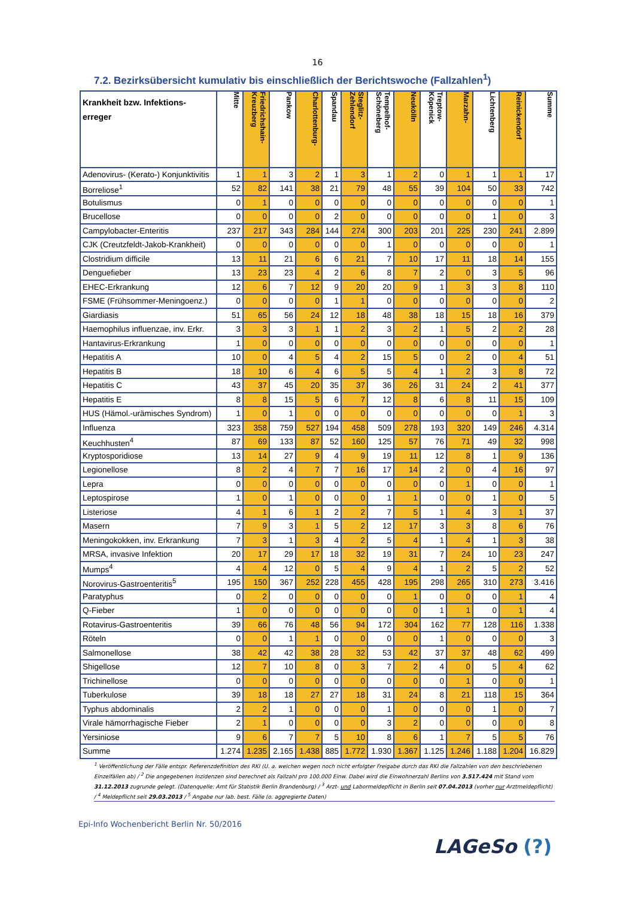16
7.2. Bezirksübersicht kumulativ bis einschließlich der Berichtswoche (Fallzahlen<sup>1</sup>)
| Krankheit bzw. Infektions- erreger | Mitte | Friedrichshain- Kreuzberg | Pankow | Charlottenburg- | Spandau | Steglitz- Zehlendorf | Tempelhof- Schöneberg | Neukölln | Treptow- Köpenick | Marzahn- | Lichtenberg | Reinickendorf | Summe |
| --- | --- | --- | --- | --- | --- | --- | --- | --- | --- | --- | --- | --- | --- |
| Adenovirus- (Kerato-) Konjunktivitis | 1 | 1 | 3 | 2 | 1 | 3 | 1 | 2 | 0 | 1 | 1 | 1 | 17 |
| Borreliose<sup>1</sup> | 52 | 82 | 141 | 38 | 21 | 79 | 48 | 55 | 39 | 104 | 50 | 33 | 742 |
| Botulismus | 0 | 1 | 0 | 0 | 0 | 0 | 0 | 0 | 0 | 0 | 0 | 0 | 1 |
| Brucellose | 0 | 0 | 0 | 0 | 2 | 0 | 0 | 0 | 0 | 0 | 1 | 0 | 3 |
| Campylobacter-Enteritis | 237 | 217 | 343 | 284 | 144 | 274 | 300 | 203 | 201 | 225 | 230 | 241 | 2.899 |
| CJK (Creutzfeldt-Jakob-Krankheit) | 0 | 0 | 0 | 0 | 0 | 0 | 1 | 0 | 0 | 0 | 0 | 0 | 1 |
| Clostridium difficile | 13 | 11 | 21 | 6 | 6 | 21 | 7 | 10 | 17 | 11 | 18 | 14 | 155 |
| Denguefieber | 13 | 23 | 23 | 4 | 2 | 6 | 8 | 7 | 2 | 0 | 3 | 5 | 96 |
| EHEC-Erkrankung | 12 | 6 | 7 | 12 | 9 | 20 | 20 | 9 | 1 | 3 | 3 | 8 | 110 |
| FSME (Frühsommer-Meningoenz.) | 0 | 0 | 0 | 0 | 1 | 1 | 0 | 0 | 0 | 0 | 0 | 0 | 2 |
| Giardiasis | 51 | 65 | 56 | 24 | 12 | 18 | 48 | 38 | 18 | 15 | 18 | 16 | 379 |
| Haemophilus influenzae, inv. Erkr. | 3 | 3 | 3 | 1 | 1 | 2 | 3 | 2 | 1 | 5 | 2 | 2 | 28 |
| Hantavirus-Erkrankung | 1 | 0 | 0 | 0 | 0 | 0 | 0 | 0 | 0 | 0 | 0 | 0 | 1 |
| Hepatitis A | 10 | 0 | 4 | 5 | 4 | 2 | 15 | 5 | 0 | 2 | 0 | 4 | 51 |
| Hepatitis B | 18 | 10 | 6 | 4 | 6 | 5 | 5 | 4 | 1 | 2 | 3 | 8 | 72 |
| Hepatitis C | 43 | 37 | 45 | 20 | 35 | 37 | 36 | 26 | 31 | 24 | 2 | 41 | 377 |
| Hepatitis E | 8 | 8 | 15 | 5 | 6 | 7 | 12 | 8 | 6 | 8 | 11 | 15 | 109 |
| HUS (Hämol.-urämisches Syndrom) | 1 | 0 | 1 | 0 | 0 | 0 | 0 | 0 | 0 | 0 | 0 | 1 | 3 |
| Influenza | 323 | 358 | 759 | 527 | 194 | 458 | 509 | 278 | 193 | 320 | 149 | 246 | 4.314 |
| Keuchhusten<sup>4</sup> | 87 | 69 | 133 | 87 | 52 | 160 | 125 | 57 | 76 | 71 | 49 | 32 | 998 |
| Kryptosporidiose | 13 | 14 | 27 | 9 | 4 | 9 | 19 | 11 | 12 | 8 | 1 | 9 | 136 |
| Legionellose | 8 | 2 | 4 | 7 | 7 | 16 | 17 | 14 | 2 | 0 | 4 | 16 | 97 |
| Lepra | 0 | 0 | 0 | 0 | 0 | 0 | 0 | 0 | 0 | 1 | 0 | 0 | 1 |
| Leptospirose | 1 | 0 | 1 | 0 | 0 | 0 | 1 | 1 | 0 | 0 | 1 | 0 | 5 |
| Listeriose | 4 | 1 | 6 | 1 | 2 | 2 | 7 | 5 | 1 | 4 | 3 | 1 | 37 |
| Masern | 7 | 9 | 3 | 1 | 5 | 2 | 12 | 17 | 3 | 3 | 8 | 6 | 76 |
| Meningokokken, inv. Erkrankung | 7 | 3 | 1 | 3 | 4 | 2 | 5 | 4 | 1 | 4 | 1 | 3 | 38 |
| MRSA, invasive Infektion | 20 | 17 | 29 | 17 | 18 | 32 | 19 | 31 | 7 | 24 | 10 | 23 | 247 |
| Mumps<sup>4</sup> | 4 | 4 | 12 | 0 | 5 | 4 | 9 | 4 | 1 | 2 | 5 | 2 | 52 |
| Norovirus-Gastroenteritis<sup>5</sup> | 195 | 150 | 367 | 252 | 228 | 455 | 428 | 195 | 298 | 265 | 310 | 273 | 3.416 |
| Paratyphus | 0 | 2 | 0 | 0 | 0 | 0 | 0 | 1 | 0 | 0 | 0 | 1 | 4 |
| Q-Fieber | 1 | 0 | 0 | 0 | 0 | 0 | 0 | 0 | 1 | 1 | 0 | 1 | 4 |
| Rotavirus-Gastroenteritis | 39 | 66 | 76 | 48 | 56 | 94 | 172 | 304 | 162 | 77 | 128 | 116 | 1.338 |
| Röteln | 0 | 0 | 1 | 1 | 0 | 0 | 0 | 0 | 1 | 0 | 0 | 0 | 3 |
| Salmonellose | 38 | 42 | 42 | 38 | 28 | 32 | 53 | 42 | 37 | 37 | 48 | 62 | 499 |
| Shigellose | 12 | 7 | 10 | 8 | 0 | 3 | 7 | 2 | 4 | 0 | 5 | 4 | 62 |
| Trichinellose | 0 | 0 | 0 | 0 | 0 | 0 | 0 | 0 | 0 | 1 | 0 | 0 | 1 |
| Tuberkulose | 39 | 18 | 18 | 27 | 27 | 18 | 31 | 24 | 8 | 21 | 118 | 15 | 364 |
| Typhus abdominalis | 2 | 2 | 1 | 0 | 0 | 0 | 1 | 0 | 0 | 0 | 1 | 0 | 7 |
| Virale hämorrhagische Fieber | 2 | 1 | 0 | 0 | 0 | 0 | 3 | 2 | 0 | 0 | 0 | 0 | 8 |
| Yersiniose | 9 | 6 | 7 | 7 | 5 | 10 | 8 | 6 | 1 | 7 | 5 | 5 | 76 |
| Summe | 1.274 | 1.235 | 2.165 | 1.438 | 885 | 1.772 | 1.930 | 1.367 | 1.125 | 1.246 | 1.188 | 1.204 | 16.829 |
<sup>1</sup> Veröffentlichung der Fälle entspr. Referenzdefinition des RKI (U. a. weichen wegen noch nicht erfolgter Freigabe durch das RKI die Fallzahlen von den beschriebenen Einzelfällen ab) / <sup>2</sup> Die angegebenen Inzidenzen sind berechnet als Fallzahl pro 100.000 Einw. Dabei wird die Einwohnerzahl Berlins von 3.517.424 mit Stand vom 31.12.2013 zugrunde gelegt. (Datenquelle: Amt für Statistik Berlin Brandenburg) / <sup>3</sup> Arzt- und Labormeldepflicht in Berlin seit 07.04.2013 (vorher nur Arztmeldepflicht) / <sup>4</sup> Meldepflicht seit 29.03.2013 / <sup>5</sup> Angabe nur lab. best. Fälle (o. aggregierte Daten)
Epi-Info Wochenbericht Berlin Nr. 50/2016
LAGeSo (?)